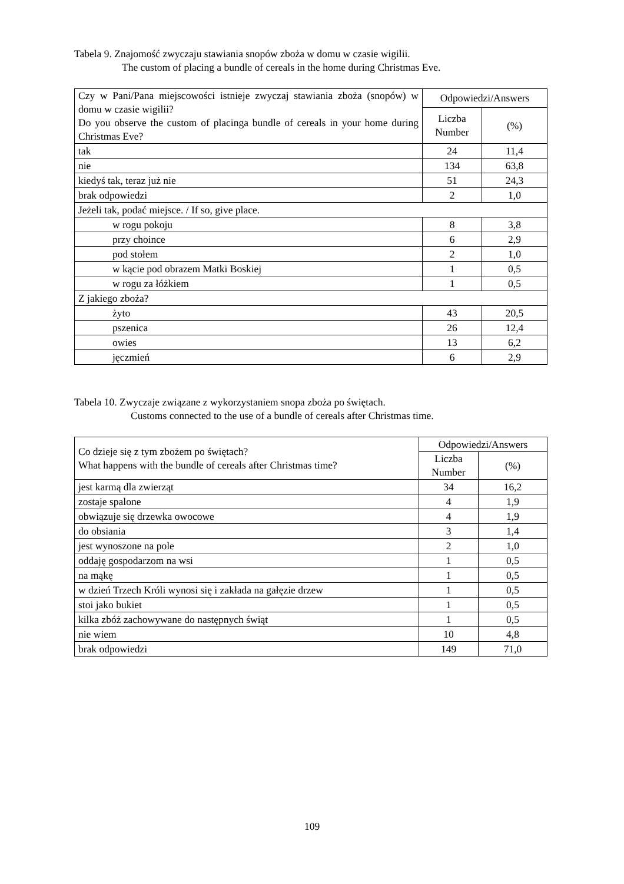Tabela 9. Znajomość zwyczaju stawiania snopów zboża w domu w czasie wigilii.
The custom of placing a bundle of cereals in the home during Christmas Eve.
| Czy w Pani/Pana miejscowości istnieje zwyczaj stawiania zboża (snopów) w domu w czasie wigilii? Do you observe the custom of placinga bundle of cereals in your home during Christmas Eve? | Odpowiedzi/Answers | |
| --- | --- | --- |
| | Liczba Number | (%) |
| tak | 24 | 11,4 |
| nie | 134 | 63,8 |
| kiedyś tak, teraz już nie | 51 | 24,3 |
| brak odpowiedzi | 2 | 1,0 |
| Jeżeli tak, podać miejsce. / If so, give place. | | |
| w rogu pokoju | 8 | 3,8 |
| przy choince | 6 | 2,9 |
| pod stołem | 2 | 1,0 |
| w kącie pod obrazem Matki Boskiej | 1 | 0,5 |
| w rogu za łóżkiem | 1 | 0,5 |
| Z jakiego zboża? | | |
| żyto | 43 | 20,5 |
| pszenica | 26 | 12,4 |
| owies | 13 | 6,2 |
| jęczmień | 6 | 2,9 |
Tabela 10. Zwyczaje związane z wykorzystaniem snopa zboża po świętach.
Customs connected to the use of a bundle of cereals after Christmas time.
| Co dzieje się z tym zbożem po świętach? What happens with the bundle of cereals after Christmas time? | Odpowiedzi/Answers | |
| --- | --- | --- |
| | Liczba Number | (%) |
| jest karmą dla zwierząt | 34 | 16,2 |
| zostaje spalone | 4 | 1,9 |
| obwiązuje się drzewka owocowe | 4 | 1,9 |
| do obsiania | 3 | 1,4 |
| jest wynoszone na pole | 2 | 1,0 |
| oddaję gospodarzom na wsi | 1 | 0,5 |
| na mąkę | 1 | 0,5 |
| w dzień Trzech Króli wynosi się i zakłada na gałęzie drzew | 1 | 0,5 |
| stoi jako bukiet | 1 | 0,5 |
| kilka zbóż zachowywane do następnych świąt | 1 | 0,5 |
| nie wiem | 10 | 4,8 |
| brak odpowiedzi | 149 | 71,0 |
109